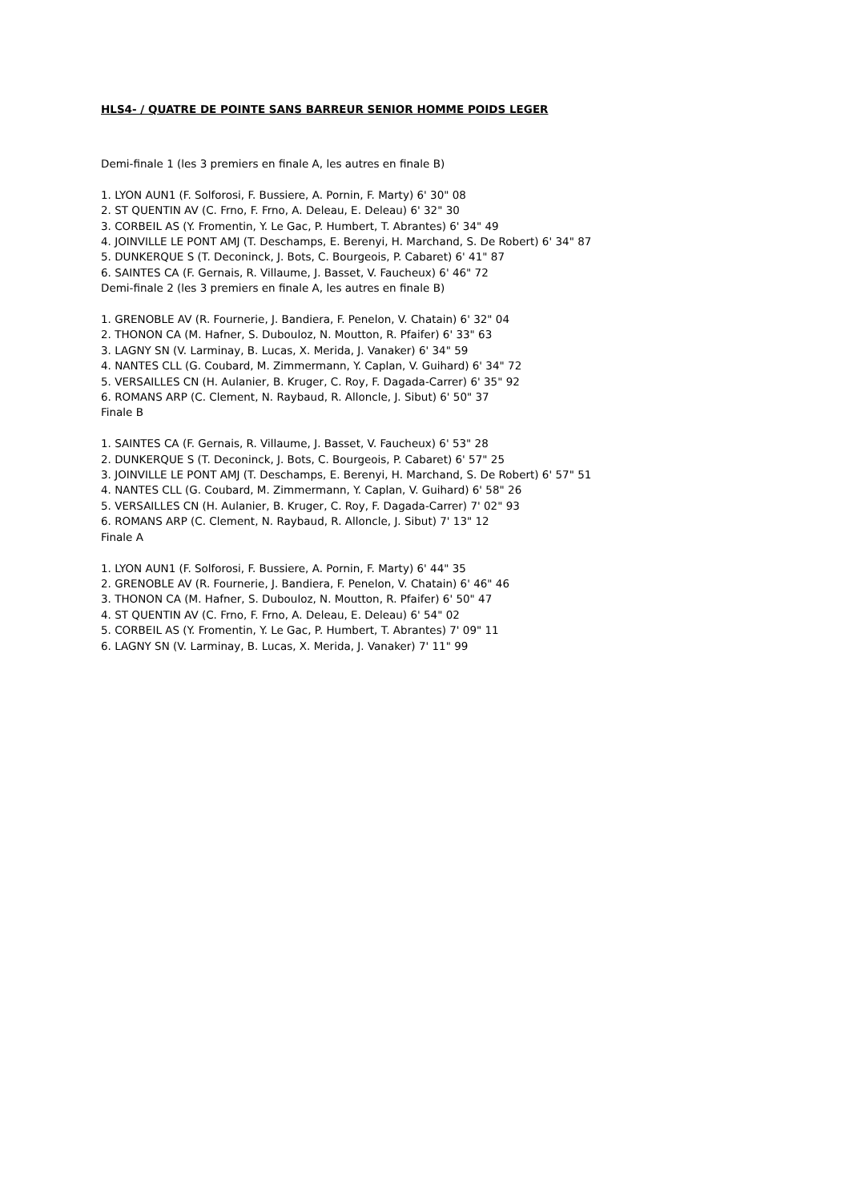HLS4- / QUATRE DE POINTE SANS BARREUR SENIOR HOMME POIDS LEGER
Demi-finale 1 (les 3 premiers en finale A, les autres en finale B)
1. LYON AUN1 (F. Solforosi, F. Bussiere, A. Pornin, F. Marty) 6' 30" 08
2. ST QUENTIN AV (C. Frno, F. Frno, A. Deleau, E. Deleau) 6' 32" 30
3. CORBEIL AS (Y. Fromentin, Y. Le Gac, P. Humbert, T. Abrantes) 6' 34" 49
4. JOINVILLE LE PONT AMJ (T. Deschamps, E. Berenyi, H. Marchand, S. De Robert) 6' 34" 87
5. DUNKERQUE S (T. Deconinck, J. Bots, C. Bourgeois, P. Cabaret) 6' 41" 87
6. SAINTES CA (F. Gernais, R. Villaume, J. Basset, V. Faucheux) 6' 46" 72
Demi-finale 2 (les 3 premiers en finale A, les autres en finale B)
1. GRENOBLE AV (R. Fournerie, J. Bandiera, F. Penelon, V. Chatain) 6' 32" 04
2. THONON CA (M. Hafner, S. Dubouloz, N. Moutton, R. Pfaifer) 6' 33" 63
3. LAGNY SN (V. Larminay, B. Lucas, X. Merida, J. Vanaker) 6' 34" 59
4. NANTES CLL (G. Coubard, M. Zimmermann, Y. Caplan, V. Guihard) 6' 34" 72
5. VERSAILLES CN (H. Aulanier, B. Kruger, C. Roy, F. Dagada-Carrer) 6' 35" 92
6. ROMANS ARP (C. Clement, N. Raybaud, R. Alloncle, J. Sibut) 6' 50" 37
Finale B
1. SAINTES CA (F. Gernais, R. Villaume, J. Basset, V. Faucheux) 6' 53" 28
2. DUNKERQUE S (T. Deconinck, J. Bots, C. Bourgeois, P. Cabaret) 6' 57" 25
3. JOINVILLE LE PONT AMJ (T. Deschamps, E. Berenyi, H. Marchand, S. De Robert) 6' 57" 51
4. NANTES CLL (G. Coubard, M. Zimmermann, Y. Caplan, V. Guihard) 6' 58" 26
5. VERSAILLES CN (H. Aulanier, B. Kruger, C. Roy, F. Dagada-Carrer) 7' 02" 93
6. ROMANS ARP (C. Clement, N. Raybaud, R. Alloncle, J. Sibut) 7' 13" 12
Finale A
1. LYON AUN1 (F. Solforosi, F. Bussiere, A. Pornin, F. Marty) 6' 44" 35
2. GRENOBLE AV (R. Fournerie, J. Bandiera, F. Penelon, V. Chatain) 6' 46" 46
3. THONON CA (M. Hafner, S. Dubouloz, N. Moutton, R. Pfaifer) 6' 50" 47
4. ST QUENTIN AV (C. Frno, F. Frno, A. Deleau, E. Deleau) 6' 54" 02
5. CORBEIL AS (Y. Fromentin, Y. Le Gac, P. Humbert, T. Abrantes) 7' 09" 11
6. LAGNY SN (V. Larminay, B. Lucas, X. Merida, J. Vanaker) 7' 11" 99